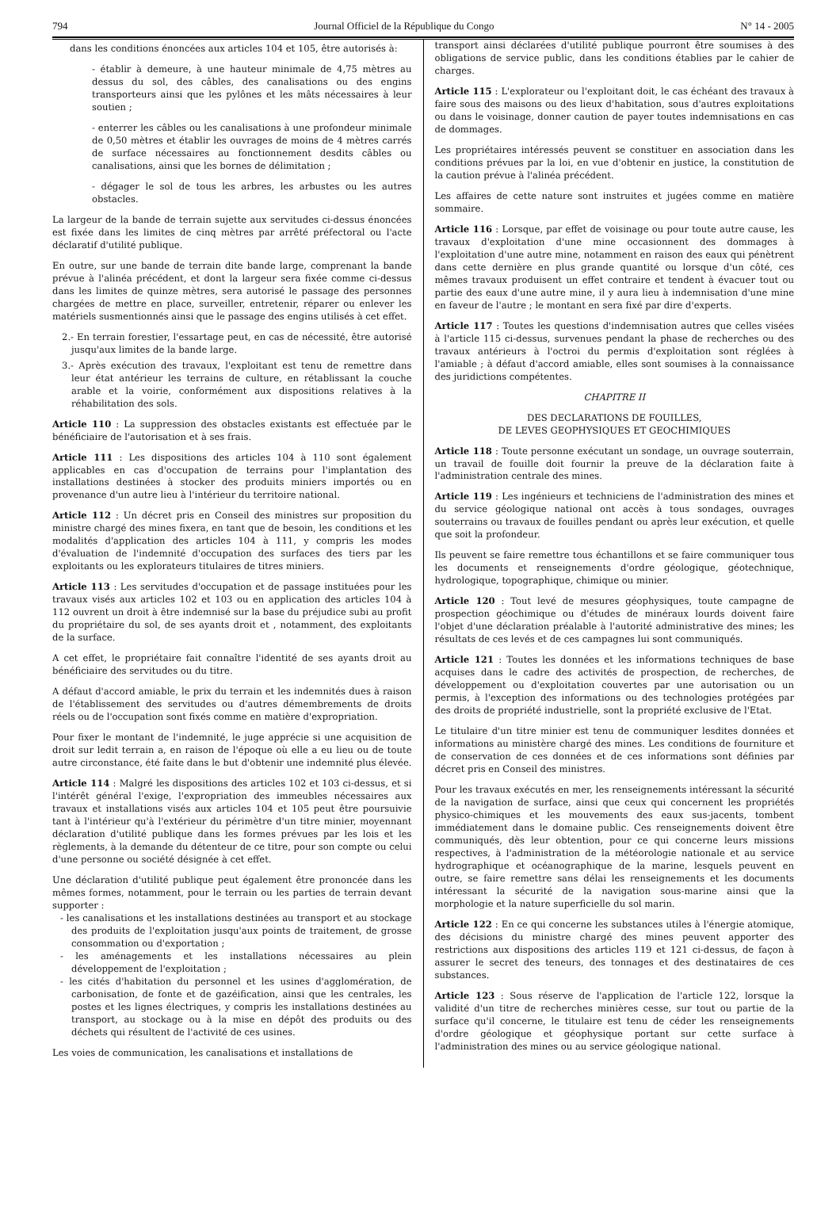794 Journal Officiel de la République du Congo N° 14 - 2005
dans les conditions énoncées aux articles 104 et 105, être autorisés à:
- établir à demeure, à une hauteur minimale de 4,75 mètres au dessus du sol, des câbles, des canalisations ou des engins transporteurs ainsi que les pylônes et les mâts nécessaires à leur soutien ;
- enterrer les câbles ou les canalisations à une profondeur minimale de 0,50 mètres et établir les ouvrages de moins de 4 mètres carrés de surface nécessaires au fonctionnement desdits câbles ou canalisations, ainsi que les bornes de délimitation ;
- dégager le sol de tous les arbres, les arbustes ou les autres obstacles.
La largeur de la bande de terrain sujette aux servitudes ci-dessus énoncées est fixée dans les limites de cinq mètres par arrêté préfectoral ou l'acte déclaratif d'utilité publique.
En outre, sur une bande de terrain dite bande large, comprenant la bande prévue à l'alinéa précédent, et dont la largeur sera fixée comme ci-dessus dans les limites de quinze mètres, sera autorisé le passage des personnes chargées de mettre en place, surveiller, entretenir, réparer ou enlever les matériels susmentionnés ainsi que le passage des engins utilisés à cet effet.
2.- En terrain forestier, l'essartage peut, en cas de nécessité, être autorisé jusqu'aux limites de la bande large.
3.- Après exécution des travaux, l'exploitant est tenu de remettre dans leur état antérieur les terrains de culture, en rétablissant la couche arable et la voirie, conformément aux dispositions relatives à la réhabilitation des sols.
Article 110 : La suppression des obstacles existants est effectuée par le bénéficiaire de l'autorisation et à ses frais.
Article 111 : Les dispositions des articles 104 à 110 sont également applicables en cas d'occupation de terrains pour l'implantation des installations destinées à stocker des produits miniers importés ou en provenance d'un autre lieu à l'intérieur du territoire national.
Article 112 : Un décret pris en Conseil des ministres sur proposition du ministre chargé des mines fixera, en tant que de besoin, les conditions et les modalités d'application des articles 104 à 111, y compris les modes d'évaluation de l'indemnité d'occupation des surfaces des tiers par les exploitants ou les explorateurs titulaires de titres miniers.
Article 113 : Les servitudes d'occupation et de passage instituées pour les travaux visés aux articles 102 et 103 ou en application des articles 104 à 112 ouvrent un droit à être indemnisé sur la base du préjudice subi au profit du propriétaire du sol, de ses ayants droit et , notamment, des exploitants de la surface.
A cet effet, le propriétaire fait connaître l'identité de ses ayants droit au bénéficiaire des servitudes ou du titre.
A défaut d'accord amiable, le prix du terrain et les indemnités dues à raison de l'établissement des servitudes ou d'autres démembrements de droits réels ou de l'occupation sont fixés comme en matière d'expropriation.
Pour fixer le montant de l'indemnité, le juge apprécie si une acquisition de droit sur ledit terrain a, en raison de l'époque où elle a eu lieu ou de toute autre circonstance, été faite dans le but d'obtenir une indemnité plus élevée.
Article 114 : Malgré les dispositions des articles 102 et 103 ci-dessus, et si l'intérêt général l'exige, l'expropriation des immeubles nécessaires aux travaux et installations visés aux articles 104 et 105 peut être poursuivie tant à l'intérieur qu'à l'extérieur du périmètre d'un titre minier, moyennant déclaration d'utilité publique dans les formes prévues par les lois et les règlements, à la demande du détenteur de ce titre, pour son compte ou celui d'une personne ou société désignée à cet effet.
Une déclaration d'utilité publique peut également être prononcée dans les mêmes formes, notamment, pour le terrain ou les parties de terrain devant supporter :
- les canalisations et les installations destinées au transport et au stockage des produits de l'exploitation jusqu'aux points de traitement, de grosse consommation ou d'exportation ;
- les aménagements et les installations nécessaires au plein développement de l'exploitation ;
- les cités d'habitation du personnel et les usines d'agglomération, de carbonisation, de fonte et de gazéification, ainsi que les centrales, les postes et les lignes électriques, y compris les installations destinées au transport, au stockage ou à la mise en dépôt des produits ou des déchets qui résultent de l'activité de ces usines.
Les voies de communication, les canalisations et installations de
transport ainsi déclarées d'utilité publique pourront être soumises à des obligations de service public, dans les conditions établies par le cahier de charges.
Article 115 : L'explorateur ou l'exploitant doit, le cas échéant des travaux à faire sous des maisons ou des lieux d'habitation, sous d'autres exploitations ou dans le voisinage, donner caution de payer toutes indemnisations en cas de dommages.
Les propriétaires intéressés peuvent se constituer en association dans les conditions prévues par la loi, en vue d'obtenir en justice, la constitution de la caution prévue à l'alinéa précédent.
Les affaires de cette nature sont instruites et jugées comme en matière sommaire.
Article 116 : Lorsque, par effet de voisinage ou pour toute autre cause, les travaux d'exploitation d'une mine occasionnent des dommages à l'exploitation d'une autre mine, notamment en raison des eaux qui pénètrent dans cette dernière en plus grande quantité ou lorsque d'un côté, ces mêmes travaux produisent un effet contraire et tendent à évacuer tout ou partie des eaux d'une autre mine, il y aura lieu à indemnisation d'une mine en faveur de l'autre ; le montant en sera fixé par dire d'experts.
Article 117 : Toutes les questions d'indemnisation autres que celles visées à l'article 115 ci-dessus, survenues pendant la phase de recherches ou des travaux antérieurs à l'octroi du permis d'exploitation sont réglées à l'amiable ; à défaut d'accord amiable, elles sont soumises à la connaissance des juridictions compétentes.
CHAPITRE II
DES DECLARATIONS DE FOUILLES,
DE LEVES GEOPHYSIQUES ET GEOCHIMIQUES
Article 118 : Toute personne exécutant un sondage, un ouvrage souterrain, un travail de fouille doit fournir la preuve de la déclaration faite à l'administration centrale des mines.
Article 119 : Les ingénieurs et techniciens de l'administration des mines et du service géologique national ont accès à tous sondages, ouvrages souterrains ou travaux de fouilles pendant ou après leur exécution, et quelle que soit la profondeur.
Ils peuvent se faire remettre tous échantillons et se faire communiquer tous les documents et renseignements d'ordre géologique, géotechnique, hydrologique, topographique, chimique ou minier.
Article 120 : Tout levé de mesures géophysiques, toute campagne de prospection géochimique ou d'études de minéraux lourds doivent faire l'objet d'une déclaration préalable à l'autorité administrative des mines; les résultats de ces levés et de ces campagnes lui sont communiqués.
Article 121 : Toutes les données et les informations techniques de base acquises dans le cadre des activités de prospection, de recherches, de développement ou d'exploitation couvertes par une autorisation ou un permis, à l'exception des informations ou des technologies protégées par des droits de propriété industrielle, sont la propriété exclusive de l'Etat.
Le titulaire d'un titre minier est tenu de communiquer lesdites données et informations au ministère chargé des mines. Les conditions de fourniture et de conservation de ces données et de ces informations sont définies par décret pris en Conseil des ministres.
Pour les travaux exécutés en mer, les renseignements intéressant la sécurité de la navigation de surface, ainsi que ceux qui concernent les propriétés physico-chimiques et les mouvements des eaux sus-jacents, tombent immédiatement dans le domaine public. Ces renseignements doivent être communiqués, dès leur obtention, pour ce qui concerne leurs missions respectives, à l'administration de la météorologie nationale et au service hydrographique et océanographique de la marine, lesquels peuvent en outre, se faire remettre sans délai les renseignements et les documents intéressant la sécurité de la navigation sous-marine ainsi que la morphologie et la nature superficielle du sol marin.
Article 122 : En ce qui concerne les substances utiles à l'énergie atomique, des décisions du ministre chargé des mines peuvent apporter des restrictions aux dispositions des articles 119 et 121 ci-dessus, de façon à assurer le secret des teneurs, des tonnages et des destinataires de ces substances.
Article 123 : Sous réserve de l'application de l'article 122, lorsque la validité d'un titre de recherches minières cesse, sur tout ou partie de la surface qu'il concerne, le titulaire est tenu de céder les renseignements d'ordre géologique et géophysique portant sur cette surface à l'administration des mines ou au service géologique national.